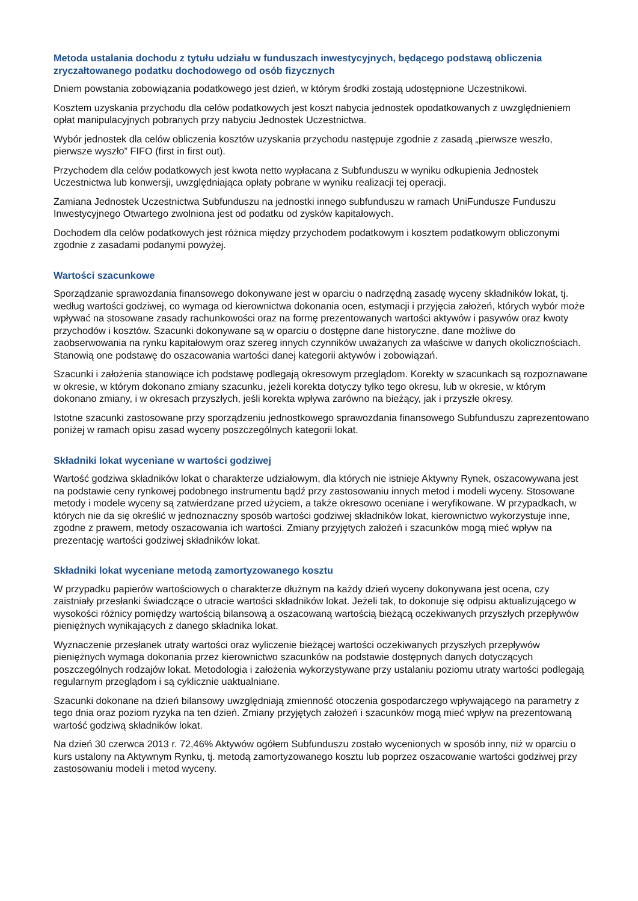Metoda ustalania dochodu z tytułu udziału w funduszach inwestycyjnych, będącego podstawą obliczenia zryczałtowanego podatku dochodowego od osób fizycznych
Dniem powstania zobowiązania podatkowego jest dzień, w którym środki zostają udostępnione Uczestnikowi.
Kosztem uzyskania przychodu dla celów podatkowych jest koszt nabycia jednostek opodatkowanych z uwzględnieniem opłat manipulacyjnych pobranych przy nabyciu Jednostek Uczestnictwa.
Wybór jednostek dla celów obliczenia kosztów uzyskania przychodu następuje zgodnie z zasadą „pierwsze weszło, pierwsze wyszło” FIFO (first in first out).
Przychodem dla celów podatkowych jest kwota netto wypłacana z Subfunduszu w wyniku odkupienia Jednostek Uczestnictwa lub konwersji, uwzględniająca opłaty pobrane w wyniku realizacji tej operacji.
Zamiana Jednostek Uczestnictwa Subfunduszu na jednostki innego subfunduszu w ramach UniFundusze Funduszu Inwestycyjnego Otwartego zwolniona jest od podatku od zysków kapitałowych.
Dochodem dla celów podatkowych jest różnica między przychodem podatkowym i kosztem podatkowym obliczonymi zgodnie z zasadami podanymi powyżej.
Wartości szacunkowe
Sporządzanie sprawozdania finansowego dokonywane jest w oparciu o nadrzędną zasadę wyceny składników lokat, tj. według wartości godziwej, co wymaga od kierownictwa dokonania ocen, estymacji i przyjęcia założeń, których wybór może wpływać na stosowane zasady rachunkowości oraz na formę prezentowanych wartości aktywów i pasywów oraz kwoty przychodów i kosztów. Szacunki dokonywane są w oparciu o dostępne dane historyczne, dane możliwe do zaobserwowania na rynku kapitałowym oraz szereg innych czynników uważanych za właściwe w danych okolicznościach. Stanowią one podstawę do oszacowania wartości danej kategorii aktywów i zobowiązań.
Szacunki i założenia stanowiące ich podstawę podlegają okresowym przeglądom. Korekty w szacunkach są rozpoznawane w okresie, w którym dokonano zmiany szacunku, jeżeli korekta dotyczy tylko tego okresu, lub w okresie, w którym dokonano zmiany, i w okresach przyszłych, jeśli korekta wpływa zarówno na bieżący, jak i przyszłe okresy.
Istotne szacunki zastosowane przy sporządzeniu jednostkowego sprawozdania finansowego Subfunduszu zaprezentowano poniżej w ramach opisu zasad wyceny poszczególnych kategorii lokat.
Składniki lokat wyceniane w wartości godziwej
Wartość godziwa składników lokat o charakterze udziałowym, dla których nie istnieje Aktywny Rynek, oszacowywana jest na podstawie ceny rynkowej podobnego instrumentu bądź przy zastosowaniu innych metod i modeli wyceny. Stosowane metody i modele wyceny są zatwierdzane przed użyciem, a także okresowo oceniane i weryfikowane. W przypadkach, w których nie da się określić w jednoznaczny sposób wartości godziwej składników lokat, kierownictwo wykorzystuje inne, zgodne z prawem, metody oszacowania ich wartości. Zmiany przyjętych założeń i szacunków mogą mieć wpływ na prezentację wartości godziwej składników lokat.
Składniki lokat wyceniane metodą zamortyzowanego kosztu
W przypadku papierów wartościowych o charakterze dłużnym na każdy dzień wyceny dokonywana jest ocena, czy zaistniały przesłanki świadczące o utracie wartości składników lokat. Jeżeli tak, to dokonuje się odpisu aktualizującego w wysokości różnicy pomiędzy wartością bilansową a oszacowaną wartością bieżącą oczekiwanych przyszłych przepływów pieniężnych wynikających z danego składnika lokat.
Wyznaczenie przesłanek utraty wartości oraz wyliczenie bieżącej wartości oczekiwanych przyszłych przepływów pieniężnych wymaga dokonania przez kierownictwo szacunków na podstawie dostępnych danych dotyczących poszczególnych rodzajów lokat. Metodologia i założenia wykorzystywane przy ustalaniu poziomu utraty wartości podlegają regularnym przeglądom i są cyklicznie uaktualniane.
Szacunki dokonane na dzień bilansowy uwzględniają zmienność otoczenia gospodarczego wpływającego na parametry z tego dnia oraz poziom ryzyka na ten dzień. Zmiany przyjętych założeń i szacunków mogą mieć wpływ na prezentowaną wartość godziwą składników lokat.
Na dzień 30 czerwca 2013 r. 72,46% Aktywów ogółem Subfunduszu zostało wycenionych w sposób inny, niż w oparciu o kurs ustalony na Aktywnym Rynku, tj. metodą zamortyzowanego kosztu lub poprzez oszacowanie wartości godziwej przy zastosowaniu modeli i metod wyceny.